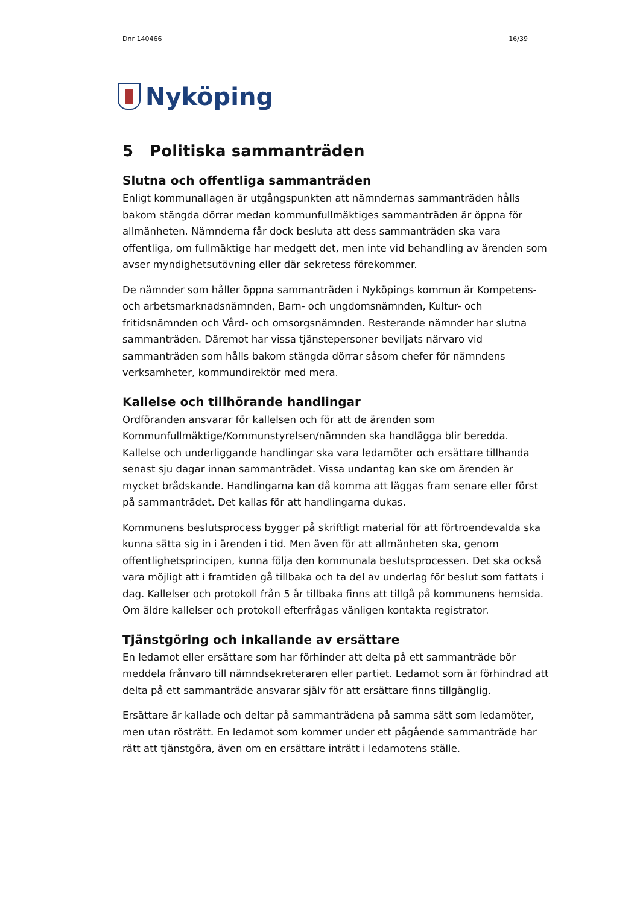Dnr 140466 16/39
Nyköping
5 Politiska sammanträden
Slutna och offentliga sammanträden
Enligt kommunallagen är utgångspunkten att nämndernas sammanträden hålls bakom stängda dörrar medan kommunfullmäktiges sammanträden är öppna för allmänheten. Nämnderna får dock besluta att dess sammanträden ska vara offentliga, om fullmäktige har medgett det, men inte vid behandling av ärenden som avser myndighetsutövning eller där sekretess förekommer.
De nämnder som håller öppna sammanträden i Nyköpings kommun är Kompetens- och arbetsmarknadsnämnden, Barn- och ungdomsnämnden, Kultur- och fritidsnämnden och Vård- och omsorgsnämnden. Resterande nämnder har slutna sammanträden. Däremot har vissa tjänstepersoner beviljats närvaro vid sammanträden som hålls bakom stängda dörrar såsom chefer för nämndens verksamheter, kommundirektör med mera.
Kallelse och tillhörande handlingar
Ordföranden ansvarar för kallelsen och för att de ärenden som Kommunfullmäktige/Kommunstyrelsen/nämnden ska handlägga blir beredda. Kallelse och underliggande handlingar ska vara ledamöter och ersättare tillhanda senast sju dagar innan sammanträdet. Vissa undantag kan ske om ärenden är mycket brådskande. Handlingarna kan då komma att läggas fram senare eller först på sammanträdet. Det kallas för att handlingarna dukas.
Kommunens beslutsprocess bygger på skriftligt material för att förtroendevalda ska kunna sätta sig in i ärenden i tid. Men även för att allmänheten ska, genom offentlighetsprincipen, kunna följa den kommunala beslutsprocessen. Det ska också vara möjligt att i framtiden gå tillbaka och ta del av underlag för beslut som fattats i dag. Kallelser och protokoll från 5 år tillbaka finns att tillgå på kommunens hemsida. Om äldre kallelser och protokoll efterfrågas vänligen kontakta registrator.
Tjänstgöring och inkallande av ersättare
En ledamot eller ersättare som har förhinder att delta på ett sammanträde bör meddela frånvaro till nämndsekreteraren eller partiet. Ledamot som är förhindrad att delta på ett sammanträde ansvarar själv för att ersättare finns tillgänglig.
Ersättare är kallade och deltar på sammanträdena på samma sätt som ledamöter, men utan rösträtt. En ledamot som kommer under ett pågående sammanträde har rätt att tjänstgöra, även om en ersättare inträtt i ledamotens ställe.